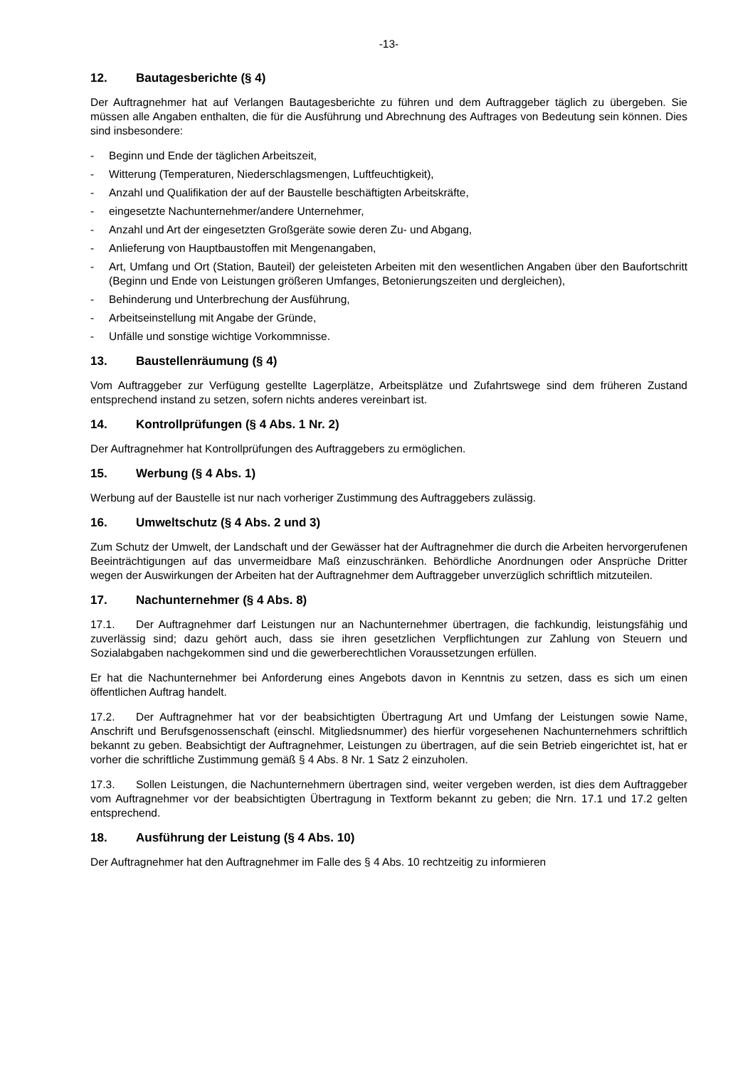-13-
12. Bautagesberichte (§ 4)
Der Auftragnehmer hat auf Verlangen Bautagesberichte zu führen und dem Auftraggeber täglich zu übergeben. Sie müssen alle Angaben enthalten, die für die Ausführung und Abrechnung des Auftrages von Bedeutung sein können. Dies sind insbesondere:
- Beginn und Ende der täglichen Arbeitszeit,
- Witterung (Temperaturen, Niederschlagsmengen, Luftfeuchtigkeit),
- Anzahl und Qualifikation der auf der Baustelle beschäftigten Arbeitskräfte,
- eingesetzte Nachunternehmer/andere Unternehmer,
- Anzahl und Art der eingesetzten Großgeräte sowie deren Zu- und Abgang,
- Anlieferung von Hauptbaustoffen mit Mengenangaben,
- Art, Umfang und Ort (Station, Bauteil) der geleisteten Arbeiten mit den wesentlichen Angaben über den Baufortschritt (Beginn und Ende von Leistungen größeren Umfanges, Betonierungszeiten und dergleichen),
- Behinderung und Unterbrechung der Ausführung,
- Arbeitseinstellung mit Angabe der Gründe,
- Unfälle und sonstige wichtige Vorkommnisse.
13. Baustellenräumung (§ 4)
Vom Auftraggeber zur Verfügung gestellte Lagerplätze, Arbeitsplätze und Zufahrtswege sind dem früheren Zustand entsprechend instand zu setzen, sofern nichts anderes vereinbart ist.
14. Kontrollprüfungen (§ 4 Abs. 1 Nr. 2)
Der Auftragnehmer hat Kontrollprüfungen des Auftraggebers zu ermöglichen.
15. Werbung (§ 4 Abs. 1)
Werbung auf der Baustelle ist nur nach vorheriger Zustimmung des Auftraggebers zulässig.
16. Umweltschutz (§ 4 Abs. 2 und 3)
Zum Schutz der Umwelt, der Landschaft und der Gewässer hat der Auftragnehmer die durch die Arbeiten hervorgerufenen Beeinträchtigungen auf das unvermeidbare Maß einzuschränken. Behördliche Anordnungen oder Ansprüche Dritter wegen der Auswirkungen der Arbeiten hat der Auftragnehmer dem Auftraggeber unverzüglich schriftlich mitzuteilen.
17. Nachunternehmer (§ 4 Abs. 8)
17.1. Der Auftragnehmer darf Leistungen nur an Nachunternehmer übertragen, die fachkundig, leistungsfähig und zuverlässig sind; dazu gehört auch, dass sie ihren gesetzlichen Verpflichtungen zur Zahlung von Steuern und Sozialabgaben nachgekommen sind und die gewerberechtlichen Voraussetzungen erfüllen.
Er hat die Nachunternehmer bei Anforderung eines Angebots davon in Kenntnis zu setzen, dass es sich um einen öffentlichen Auftrag handelt.
17.2. Der Auftragnehmer hat vor der beabsichtigten Übertragung Art und Umfang der Leistungen sowie Name, Anschrift und Berufsgenossenschaft (einschl. Mitgliedsnummer) des hierfür vorgesehenen Nachunternehmers schriftlich bekannt zu geben. Beabsichtigt der Auftragnehmer, Leistungen zu übertragen, auf die sein Betrieb eingerichtet ist, hat er vorher die schriftliche Zustimmung gemäß § 4 Abs. 8 Nr. 1 Satz 2 einzuholen.
17.3. Sollen Leistungen, die Nachunternehmern übertragen sind, weiter vergeben werden, ist dies dem Auftraggeber vom Auftragnehmer vor der beabsichtigten Übertragung in Textform bekannt zu geben; die Nrn. 17.1 und 17.2 gelten entsprechend.
18. Ausführung der Leistung (§ 4 Abs. 10)
Der Auftragnehmer hat den Auftragnehmer im Falle des § 4 Abs. 10 rechtzeitig zu informieren